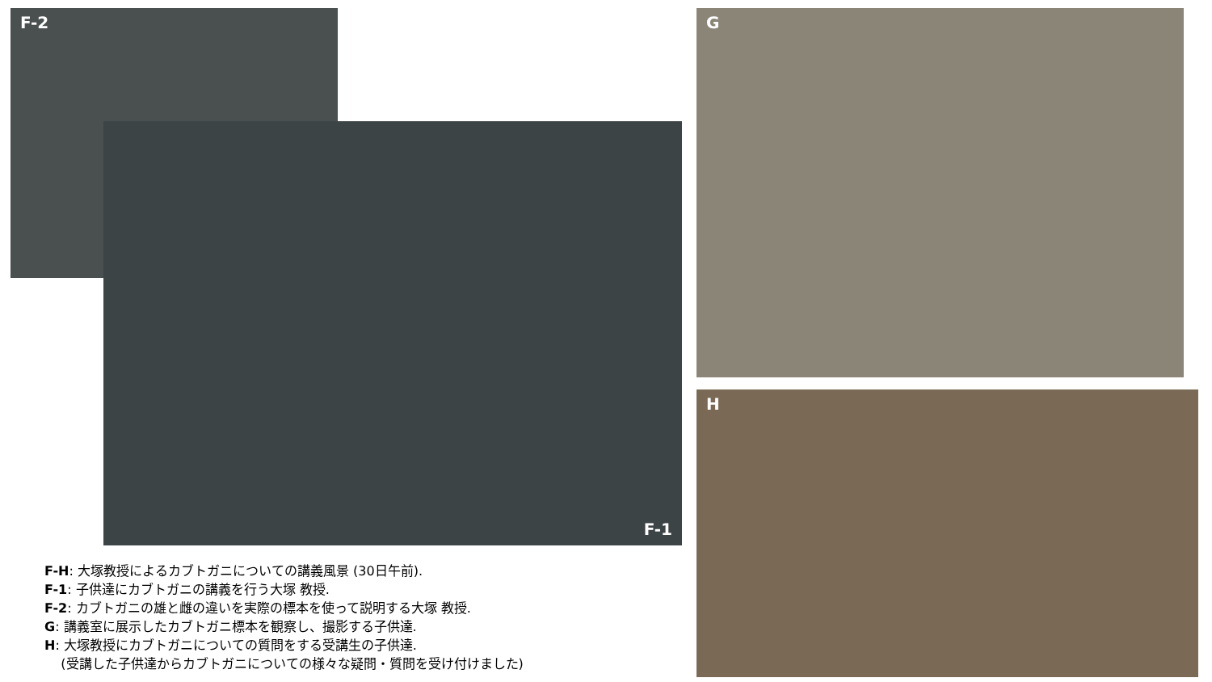F-2
F-1
G
H
F-H: 大塚教授によるカブトガニについての講義風景 (30日午前).
F-1: 子供達にカブトガニの講義を行う大塚 教授.
F-2: カブトガニの雄と雌の違いを実際の標本を使って説明する大塚 教授.
G: 講義室に展示したカブトガニ標本を観察し、撮影する子供達.
H: 大塚教授にカブトガニについての質問をする受講生の子供達.
(受講した子供達からカブトガニについての様々な疑問・質問を受け付けました)